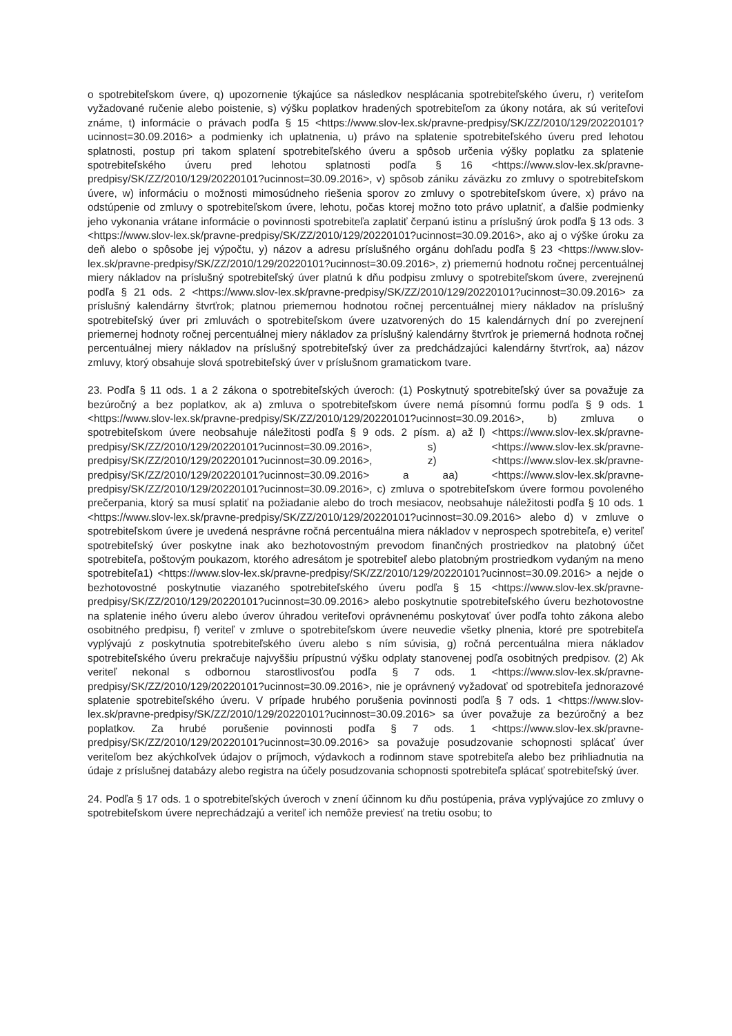o spotrebiteľskom úvere, q) upozornenie týkajúce sa následkov nesplácania spotrebiteľského úveru, r) veriteľom vyžadované ručenie alebo poistenie, s) výšku poplatkov hradených spotrebiteľom za úkony notára, ak sú veriteľovi známe, t) informácie o právach podľa § 15 <https://www.slov-lex.sk/pravne-predpisy/SK/ZZ/2010/129/20220101?ucinnost=30.09.2016> a podmienky ich uplatnenia, u) právo na splatenie spotrebiteľského úveru pred lehotou splatnosti, postup pri takom splatení spotrebiteľského úveru a spôsob určenia výšky poplatku za splatenie spotrebiteľského úveru pred lehotou splatnosti podľa § 16 <https://www.slov-lex.sk/pravne-predpisy/SK/ZZ/2010/129/20220101?ucinnost=30.09.2016>, v) spôsob zániku záväzku zo zmluvy o spotrebiteľskom úvere, w) informáciu o možnosti mimosúdneho riešenia sporov zo zmluvy o spotrebiteľskom úvere, x) právo na odstúpenie od zmluvy o spotrebiteľskom úvere, lehotu, počas ktorej možno toto právo uplatniť, a ďalšie podmienky jeho vykonania vrátane informácie o povinnosti spotrebiteľa zaplatiť čerpanú istinu a príslušný úrok podľa § 13 ods. 3 <https://www.slov-lex.sk/pravne-predpisy/SK/ZZ/2010/129/20220101?ucinnost=30.09.2016>, ako aj o výške úroku za deň alebo o spôsobe jej výpočtu, y) názov a adresu príslušného orgánu dohľadu podľa § 23 <https://www.slov-lex.sk/pravne-predpisy/SK/ZZ/2010/129/20220101?ucinnost=30.09.2016>, z) priemernú hodnotu ročnej percentuálnej miery nákladov na príslušný spotrebiteľský úver platnú k dňu podpisu zmluvy o spotrebiteľskom úvere, zverejnenú podľa § 21 ods. 2 <https://www.slov-lex.sk/pravne-predpisy/SK/ZZ/2010/129/20220101?ucinnost=30.09.2016> za príslušný kalendárny štvrťrok; platnou priemernou hodnotou ročnej percentuálnej miery nákladov na príslušný spotrebiteľský úver pri zmluvách o spotrebiteľskom úvere uzatvorených do 15 kalendárnych dní po zverejnení priemernej hodnoty ročnej percentuálnej miery nákladov za príslušný kalendárny štvrťrok je priemerná hodnota ročnej percentuálnej miery nákladov na príslušný spotrebiteľský úver za predchádzajúci kalendárny štvrťrok, aa) názov zmluvy, ktorý obsahuje slová spotrebiteľský úver v príslušnom gramatickom tvare.
23. Podľa § 11 ods. 1 a 2 zákona o spotrebiteľských úveroch: (1) Poskytnutý spotrebiteľský úver sa považuje za bezúročný a bez poplatkov, ak a) zmluva o spotrebiteľskom úvere nemá písomnú formu podľa § 9 ods. 1 <https://www.slov-lex.sk/pravne-predpisy/SK/ZZ/2010/129/20220101?ucinnost=30.09.2016>, b) zmluva o spotrebiteľskom úvere neobsahuje náležitosti podľa § 9 ods. 2 písm. a) až l) <https://www.slov-lex.sk/pravne-predpisy/SK/ZZ/2010/129/20220101?ucinnost=30.09.2016>, s) <https://www.slov-lex.sk/pravne-predpisy/SK/ZZ/2010/129/20220101?ucinnost=30.09.2016>, z) <https://www.slov-lex.sk/pravne-predpisy/SK/ZZ/2010/129/20220101?ucinnost=30.09.2016> a aa) <https://www.slov-lex.sk/pravne-predpisy/SK/ZZ/2010/129/20220101?ucinnost=30.09.2016>, c) zmluva o spotrebiteľskom úvere formou povoleného prečerpania, ktorý sa musí splatiť na požiadanie alebo do troch mesiacov, neobsahuje náležitosti podľa § 10 ods. 1 <https://www.slov-lex.sk/pravne-predpisy/SK/ZZ/2010/129/20220101?ucinnost=30.09.2016> alebo d) v zmluve o spotrebiteľskom úvere je uvedená nesprávne ročná percentuálna miera nákladov v neprospech spotrebiteľa, e) veriteľ spotrebiteľský úver poskytne inak ako bezhotovostným prevodom finančných prostriedkov na platobný účet spotrebiteľa, poštovým poukazom, ktorého adresátom je spotrebiteľ alebo platobným prostriedkom vydaným na meno spotrebiteľa1) <https://www.slov-lex.sk/pravne-predpisy/SK/ZZ/2010/129/20220101?ucinnost=30.09.2016> a nejde o bezhotovostné poskytnutie viazaného spotrebiteľského úveru podľa § 15 <https://www.slov-lex.sk/pravne-predpisy/SK/ZZ/2010/129/20220101?ucinnost=30.09.2016> alebo poskytnutie spotrebiteľského úveru bezhotovostne na splatenie iného úveru alebo úverov úhradou veriteľovi oprávnenému poskytovať úver podľa tohto zákona alebo osobitného predpisu, f) veriteľ v zmluve o spotrebiteľskom úvere neuvedie všetky plnenia, ktoré pre spotrebiteľa vyplývajú z poskytnutia spotrebiteľského úveru alebo s ním súvisia, g) ročná percentuálna miera nákladov spotrebiteľského úveru prekračuje najvyššiu prípustnú výšku odplaty stanovenej podľa osobitných predpisov. (2) Ak veriteľ nekonal s odbornou starostlivosťou podľa § 7 ods. 1 <https://www.slov-lex.sk/pravne-predpisy/SK/ZZ/2010/129/20220101?ucinnost=30.09.2016>, nie je oprávnený vyžadovať od spotrebiteľa jednorazové splatenie spotrebiteľského úveru. V prípade hrubého porušenia povinnosti podľa § 7 ods. 1 <https://www.slov-lex.sk/pravne-predpisy/SK/ZZ/2010/129/20220101?ucinnost=30.09.2016> sa úver považuje za bezúročný a bez poplatkov. Za hrubé porušenie povinnosti podľa § 7 ods. 1 <https://www.slov-lex.sk/pravne-predpisy/SK/ZZ/2010/129/20220101?ucinnost=30.09.2016> sa považuje posudzovanie schopnosti splácať úver veriteľom bez akýchkoľvek údajov o príjmoch, výdavkoch a rodinnom stave spotrebiteľa alebo bez prihliadnutia na údaje z príslušnej databázy alebo registra na účely posudzovania schopnosti spotrebiteľa splácať spotrebiteľský úver.
24. Podľa § 17 ods. 1 o spotrebiteľských úveroch v znení účinnom ku dňu postúpenia, práva vyplývajúce zo zmluvy o spotrebiteľskom úvere neprechádzajú a veriteľ ich nemôže previesť na tretiu osobu; to